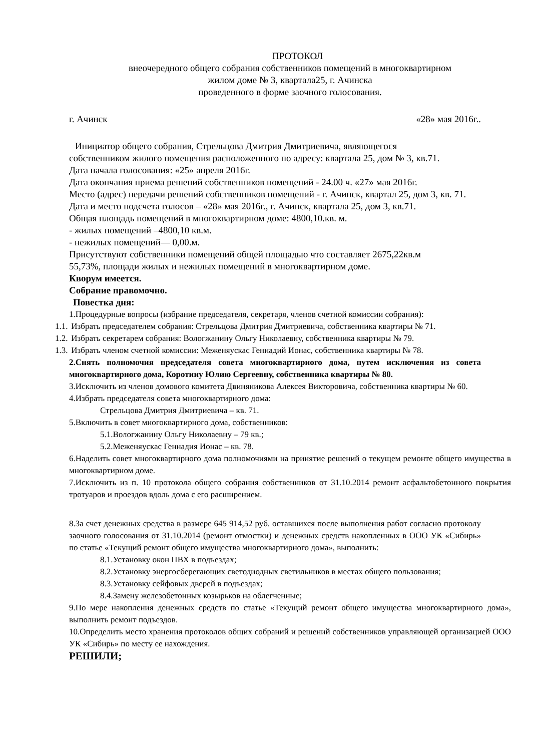ПРОТОКОЛ
внеочередного общего собрания собственников помещений в многоквартирном
жилом доме № 3, квартала25, г. Ачинска
проведенного в форме заочного голосования.
г. Ачинск «28» мая 2016г..
Инициатор общего собрания, Стрельцова Дмитрия Дмитриевича, являющегося
собственником жилого помещения расположенного по адресу: квартала 25, дом № 3, кв.71.
Дата начала голосования: «25» апреля 2016г.
Дата окончания приема решений собственников помещений - 24.00 ч. «27» мая 2016г.
Место (адрес) передачи решений собственников помещений - г. Ачинск, квартал 25, дом 3, кв. 71.
Дата и место подсчета голосов – «28» мая 2016г., г. Ачинск, квартала 25, дом 3, кв.71.
Общая площадь помещений в многоквартирном доме: 4800,10.кв. м.
- жилых помещений –4800,10 кв.м.
- нежилых помещений— 0,00.м.
Присутствуют собственники помещений общей площадью что составляет 2675,22кв.м
55,73%, площади жилых и нежилых помещений в многоквартирном доме.
Кворум имеется.
Собрание правомочно.
Повестка дня:
1.Процедурные вопросы (избрание председателя, секретаря, членов счетной комиссии собрания):
1.1. Избрать председателем собрания: Стрельцова Дмитрия Дмитриевича, собственника квартиры № 71.
1.2. Избрать секретарем собрания: Вологжанину Ольгу Николаевну, собственника квартиры № 79.
1.3. Избрать членом счетной комиссии: Меженяускас Геннадий Ионас, собственника квартиры № 78.
2.Снять полномочия председателя совета многоквартирного дома, путем исключения из совета многоквартирного дома, Коротину Юлию Сергеевну, собственника квартиры № 80.
3.Исключить из членов домового комитета Двиняникова Алексея Викторовича, собственника квартиры № 60.
4.Избрать председателя совета многоквартирного дома:
Стрельцова Дмитрия Дмитриевича – кв. 71.
5.Включить в совет многоквартирного дома, собственников:
5.1.Вологжанину Ольгу Николаевну – 79 кв.;
5.2.Меженяускас Геннадия Ионас – кв. 78.
6.Наделить совет многоквартирного дома полномочиями на принятие решений о текущем ремонте общего имущества в многоквартирном доме.
7.Исключить из п. 10 протокола общего собрания собственников от 31.10.2014 ремонт асфальтобетонного покрытия тротуаров и проездов вдоль дома с его расширением.
8.За счет денежных средства в размере 645 914,52 руб. оставшихся после выполнения работ согласно протоколу заочного голосования от 31.10.2014 (ремонт отмостки) и денежных средств накопленных в ООО УК «Сибирь» по статье «Текущий ремонт общего имущества многоквартирного дома», выполнить:
8.1.Установку окон ПВХ в подъездах;
8.2.Установку энергосберегающих светодиодных светильников в местах общего пользования;
8.3.Установку сейфовых дверей в подъездах;
8.4.Замену железобетонных козырьков на облегченные;
9.По мере накопления денежных средств по статье «Текущий ремонт общего имущества многоквартирного дома», выполнить ремонт подъездов.
10.Определить место хранения протоколов общих собраний и решений собственников управляющей организацией ООО УК «Сибирь» по месту ее нахождения.
РЕШИЛИ;